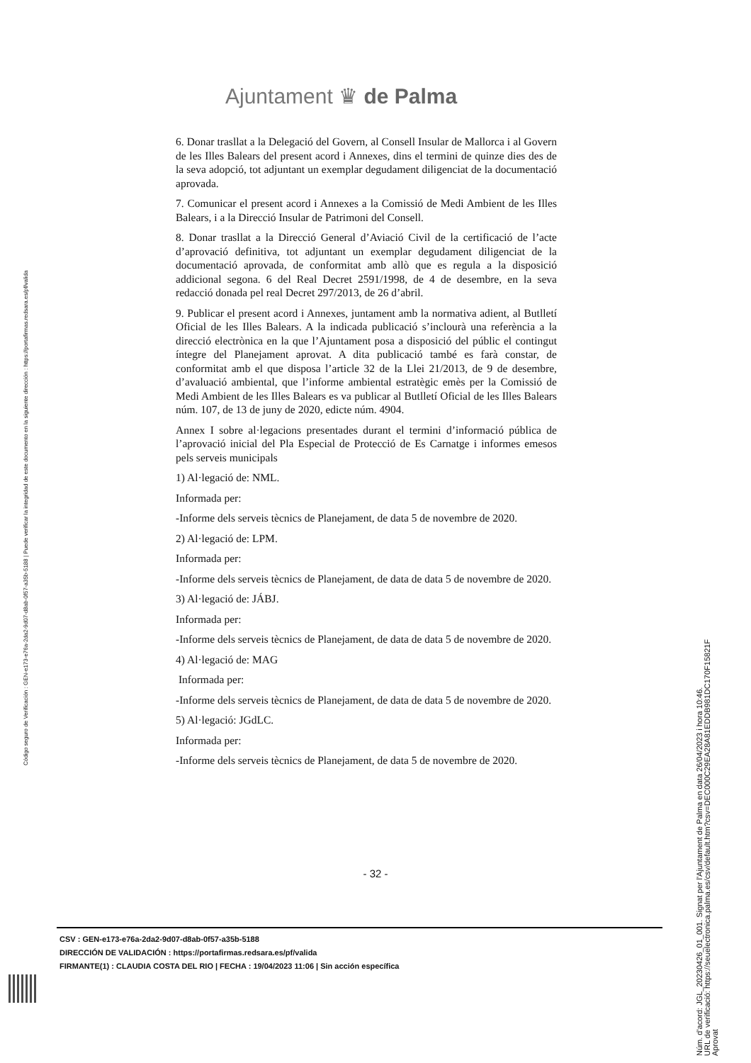Ajuntament ♛ de Palma
6. Donar trasllat a la Delegació del Govern, al Consell Insular de Mallorca i al Govern de les Illes Balears del present acord i Annexes, dins el termini de quinze dies des de la seva adopció, tot adjuntant un exemplar degudament diligenciat de la documentació aprovada.
7. Comunicar el present acord i Annexes a la Comissió de Medi Ambient de les Illes Balears, i a la Direcció Insular de Patrimoni del Consell.
8. Donar trasllat a la Direcció General d’Aviació Civil de la certificació de l’acte d’aprovació definitiva, tot adjuntant un exemplar degudament diligenciat de la documentació aprovada, de conformitat amb allò que es regula a la disposició addicional segona. 6 del Real Decret 2591/1998, de 4 de desembre, en la seva redacció donada pel real Decret 297/2013, de 26 d’abril.
9. Publicar el present acord i Annexes, juntament amb la normativa adient, al Butlletí Oficial de les Illes Balears. A la indicada publicació s’inclourà una referència a la direcció electrònica en la que l’Ajuntament posa a disposició del públic el contingut íntegre del Planejament aprovat. A dita publicació també es farà constar, de conformitat amb el que disposa l’article 32 de la Llei 21/2013, de 9 de desembre, d’avaluació ambiental, que l’informe ambiental estratègic emès per la Comissió de Medi Ambient de les Illes Balears es va publicar al Butlletí Oficial de les Illes Balears núm. 107, de 13 de juny de 2020, edicte núm. 4904.
Annex I sobre al·legacions presentades durant el termini d’informació pública de l’aprovació inicial del Pla Especial de Protecció de Es Carnatge i informes emesos pels serveis municipals
1) Al·legació de: NML.
Informada per:
-Informe dels serveis tècnics de Planejament, de data 5 de novembre de 2020.
2) Al·legació de: LPM.
Informada per:
-Informe dels serveis tècnics de Planejament, de data de data 5 de novembre de 2020.
3) Al·legació de: JÁBJ.
Informada per:
-Informe dels serveis tècnics de Planejament, de data de data 5 de novembre de 2020.
4) Al·legació de: MAG
Informada per:
-Informe dels serveis tècnics de Planejament, de data de data 5 de novembre de 2020.
5) Al·legació: JGdLC.
Informada per:
-Informe dels serveis tècnics de Planejament, de data 5 de novembre de 2020.
- 32 -
CSV : GEN-e173-e76a-2da2-9d07-d8ab-0f57-a35b-5188
DIRECCIÓN DE VALIDACIÓN : https://portafirmas.redsara.es/pf/valida
FIRMANTE(1) : CLAUDIA COSTA DEL RIO | FECHA : 19/04/2023 11:06 | Sin acción específica
Código seguro de Verificación : GEN-e173-e76a-2da2-9d07-d8ab-0f57-a35b-5188 | Puede verificar la integridad de este documento en la siguiente dirección : https://portafirmas.redsara.es/pf/valida
Núm. d'acord: JGL_20230426_01_001. Signat per l'Ajuntament de Palma en data 26/04/2023 i hora 10:46.
URL de verificació: https://seuelectronica.palma.es/csv/default.htm?csv=DEC000C29EA28A81EDDB981DC170F15821F
Aprovat